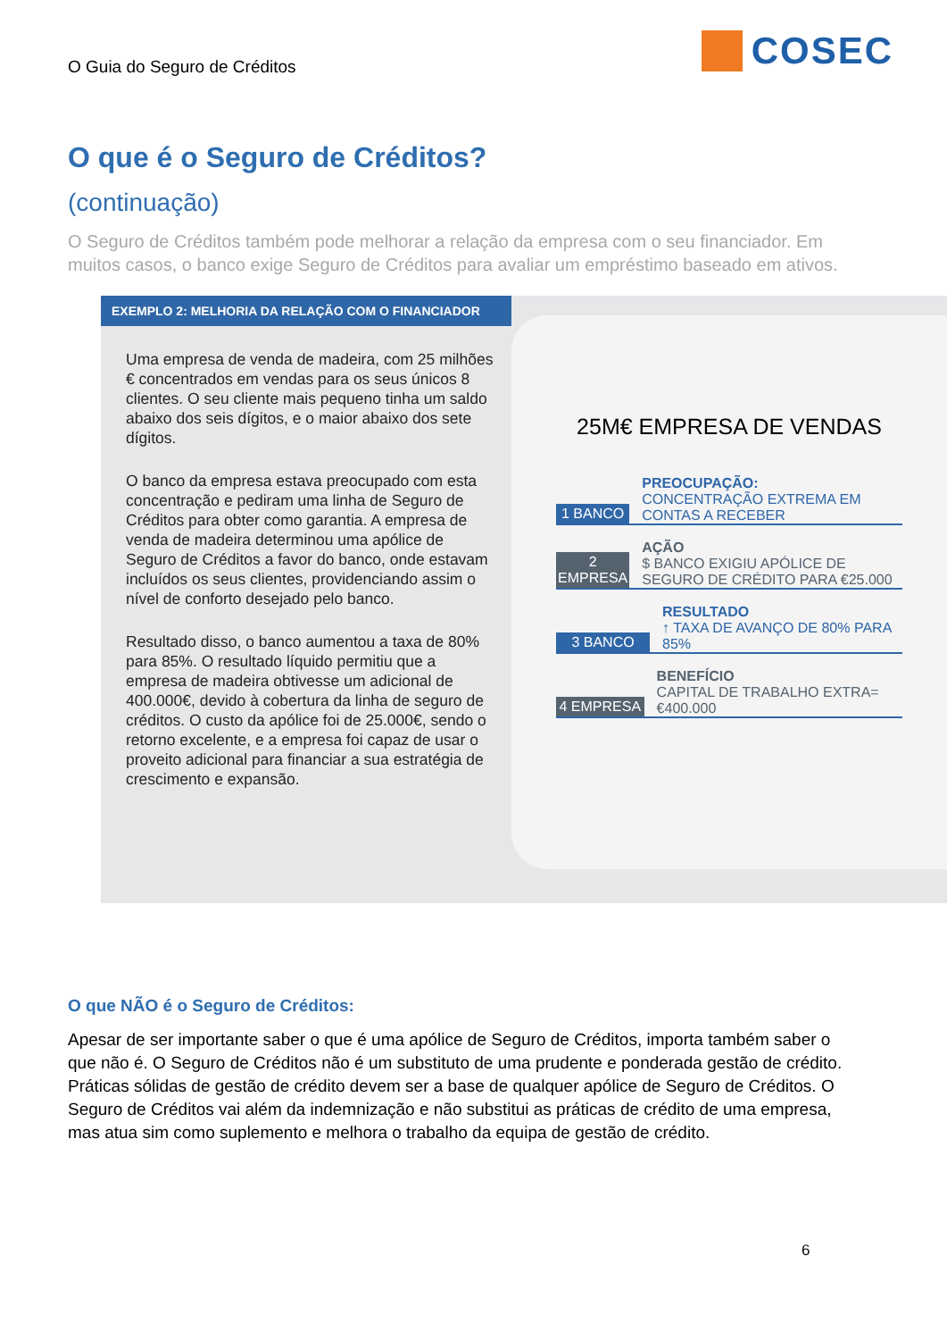O Guia do Seguro de Créditos
COSEC
O que é o Seguro de Créditos?
(continuação)
O Seguro de Créditos também pode melhorar a relação da empresa com o seu financiador. Em muitos casos, o banco exige Seguro de Créditos para avaliar um empréstimo baseado em ativos.
EXEMPLO 2: MELHORIA DA RELAÇÃO COM O FINANCIADOR
Uma empresa de venda de madeira, com 25 milhões € concentrados em vendas para os seus únicos 8 clientes. O seu cliente mais pequeno tinha um saldo abaixo dos seis dígitos, e o maior abaixo dos sete dígitos.
O banco da empresa estava preocupado com esta concentração e pediram uma linha de Seguro de Créditos para obter como garantia. A empresa de venda de madeira determinou uma apólice de Seguro de Créditos a favor do banco, onde estavam incluídos os seus clientes, providenciando assim o nível de conforto desejado pelo banco.
Resultado disso, o banco aumentou a taxa de 80% para 85%. O resultado líquido permitiu que a empresa de madeira obtivesse um adicional de 400.000€, devido à cobertura da linha de seguro de créditos. O custo da apólice foi de 25.000€, sendo o retorno excelente, e a empresa foi capaz de usar o proveito adicional para financiar a sua estratégia de crescimento e expansão.
25M€ EMPRESA DE VENDAS
1 BANCO PREOCUPAÇÃO:
CONCENTRAÇÃO EXTREMA EM CONTAS A RECEBER
2 EMPRESA AÇÃO
$ BANCO EXIGIU APÓLICE DE SEGURO DE CRÉDITO PARA €25.000
3 BANCO RESULTADO
↑ TAXA DE AVANÇO DE 80% PARA 85%
4 EMPRESA BENEFÍCIO
CAPITAL DE TRABALHO EXTRA= €400.000
O que NÃO é o Seguro de Créditos:
Apesar de ser importante saber o que é uma apólice de Seguro de Créditos, importa também saber o que não é. O Seguro de Créditos não é um substituto de uma prudente e ponderada gestão de crédito. Práticas sólidas de gestão de crédito devem ser a base de qualquer apólice de Seguro de Créditos. O Seguro de Créditos vai além da indemnização e não substitui as práticas de crédito de uma empresa, mas atua sim como suplemento e melhora o trabalho da equipa de gestão de crédito.
6